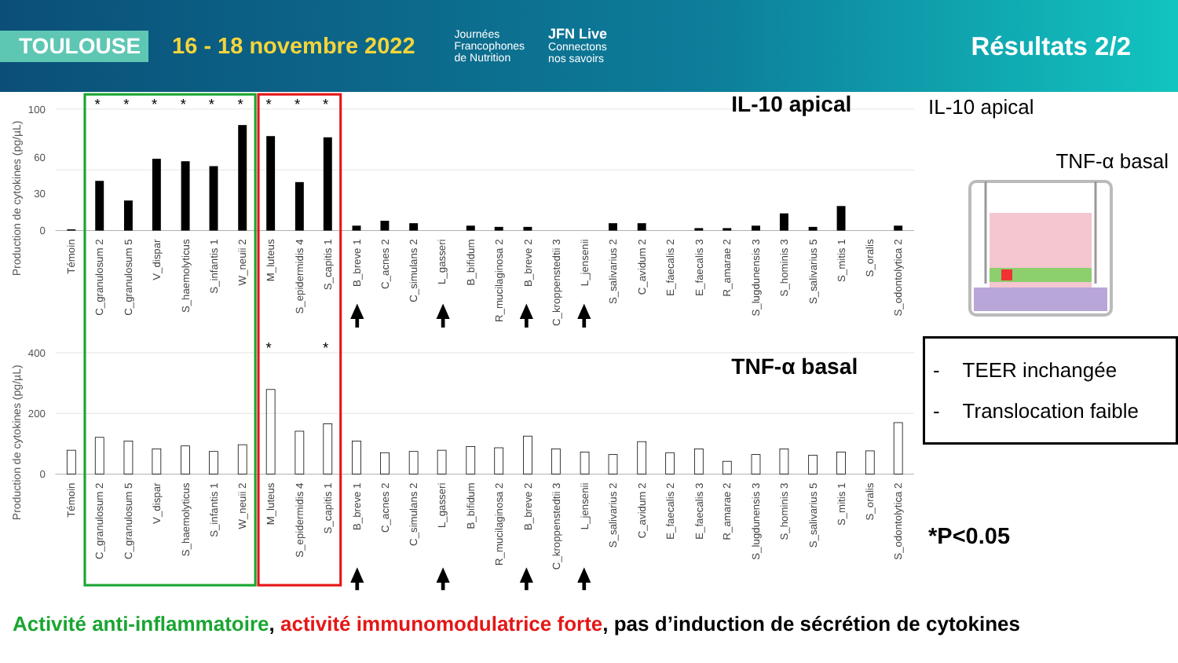TOULOUSE
16 - 18 novembre 2022
Journées
Francophones
de Nutrition
JFN Live
Connectons
nos savoirs
Résultats 2/2
100
60
30
0
400
200
0
Production de cytokines (pg/µL)
Production de cytokines (pg/µL)
IL-10 apical
TNF-α basal
*
*
*
*
*
*
*
*
*
*
*
Témoin
C_granulosum 2
C_granulosum 5
V_dispar
S_haemolyticus
S_infantis 1
W_neuii 2
M_luteus
S_epidermidis 4
S_capitis 1
B_breve 1
C_acnes 2
C_simulans 2
L_gasseri
B_bifidum
R_mucilaginosa 2
B_breve 2
C_kroppenstedtii 3
L_jensenii
S_salivarius 2
C_avidum 2
E_faecalis 2
E_faecalis 3
R_amarae 2
S_lugdunensis 3
S_hominis 3
S_salivarius 5
S_mitis 1
S_oralis
S_odontolytica 2
Témoin
C_granulosum 2
C_granulosum 5
V_dispar
S_haemolyticus
S_infantis 1
W_neuii 2
M_luteus
S_epidermidis 4
S_capitis 1
B_breve 1
C_acnes 2
C_simulans 2
L_gasseri
B_bifidum
R_mucilaginosa 2
B_breve 2
C_kroppenstedtii 3
L_jensenii
S_salivarius 2
C_avidum 2
E_faecalis 2
E_faecalis 3
R_amarae 2
S_lugdunensis 3
S_hominis 3
S_salivarius 5
S_mitis 1
S_oralis
S_odontolytica 2
IL-10 apical
TNF-α basal
- TEER inchangée
- Translocation faible
*P<0.05
Activité anti-inflammatoire, activité immunomodulatrice forte, pas d’induction de sécrétion de cytokines